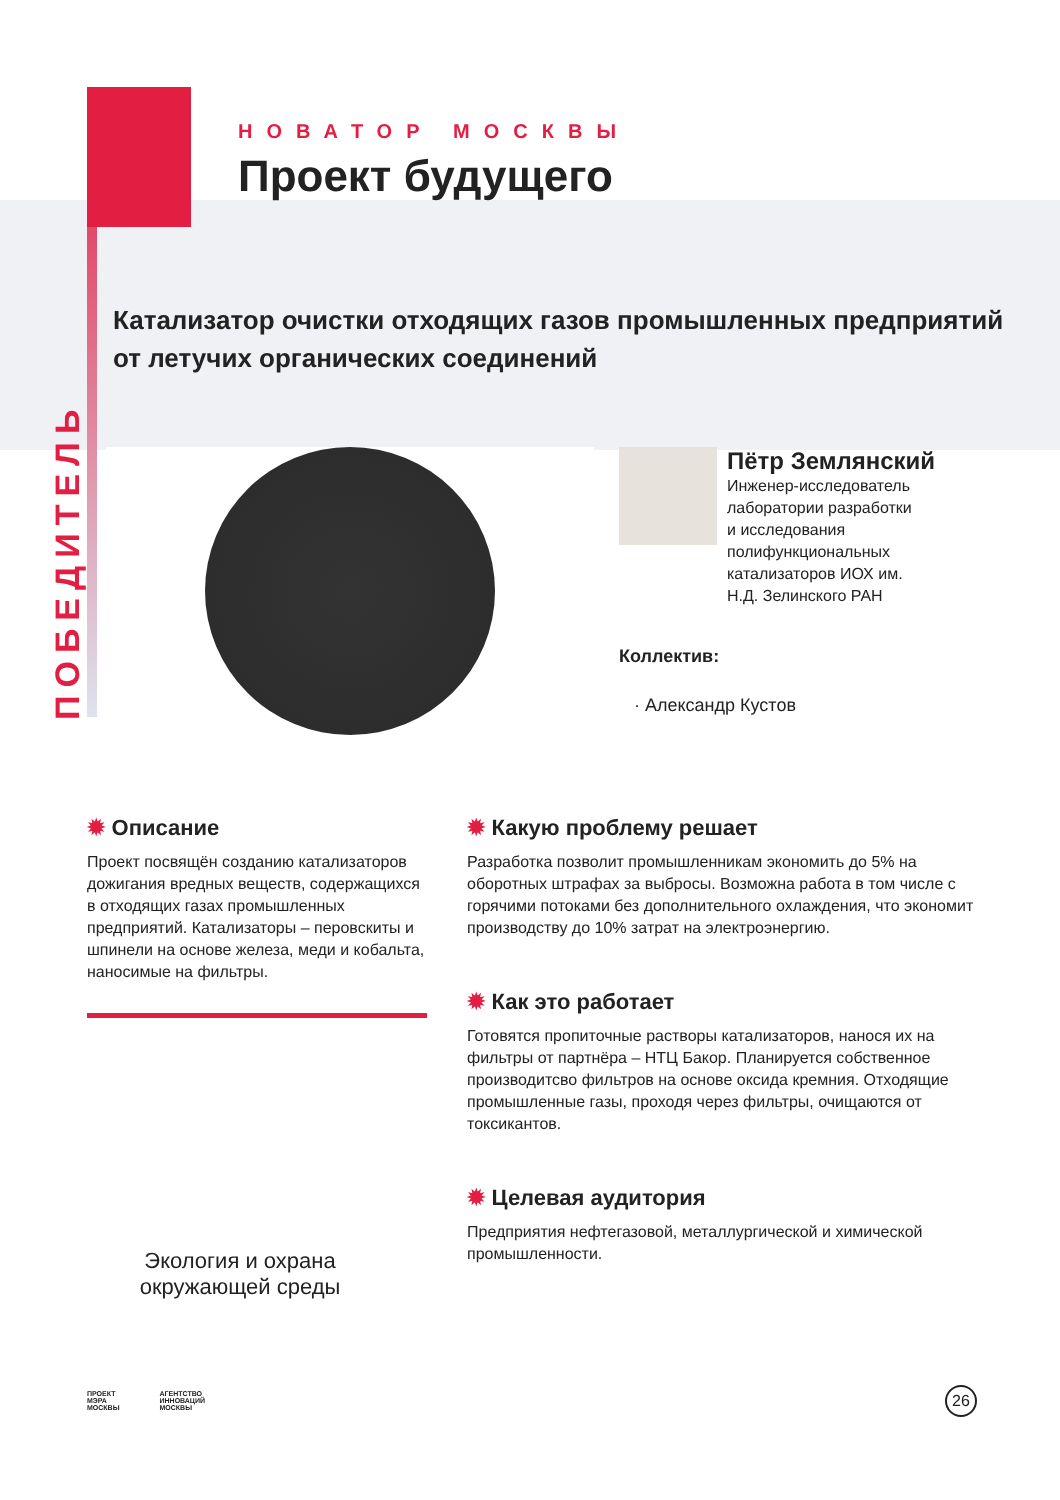ПОБЕДИТЕЛЬ
НОВАТОР МОСКВЫ
Проект будущего
Катализатор очистки отходящих газов промышленных предприятий
от летучих органических соединений
Пётр Землянский
Инженер-исследователь
лаборатории разработки
и исследования
полифункциональных
катализаторов ИОХ им.
Н.Д. Зелинского РАН
Коллектив:
· Александр Кустов
✹ Описание
Проект посвящён созданию катализаторов дожигания вредных веществ, содержащихся в отходящих газах промышленных предприятий. Катализаторы – перовскиты и шпинели на основе железа, меди и кобальта, наносимые на фильтры.
Экология и охрана окружающей среды
✹ Какую проблему решает
Разработка позволит промышленникам экономить до 5% на оборотных штрафах за выбросы. Возможна работа в том числе с горячими потоками без дополнительного охлаждения, что экономит производству до 10% затрат на электроэнергию.
✹ Как это работает
Готовятся пропиточные растворы катализаторов, нанося их на фильтры от партнёра – НТЦ Бакор. Планируется собственное производитсво фильтров на основе оксида кремния. Отходящие промышленные газы, проходя через фильтры, очищаются от токсикантов.
✹ Целевая аудитория
Предприятия нефтегазовой, металлургической и химической промышленности.
ПРОЕКТ
МЭРА
МОСКВЫ
АГЕНТСТВО
ИННОВАЦИЙ
МОСКВЫ
26